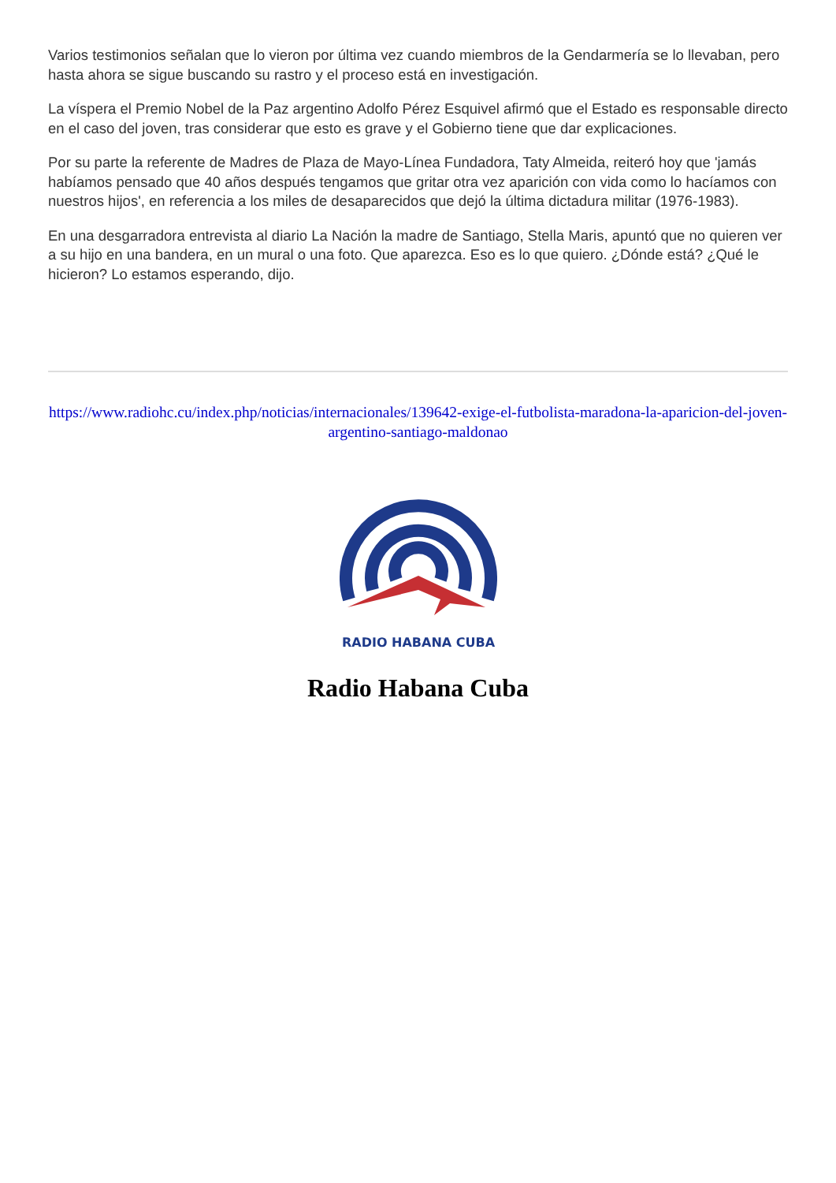Varios testimonios señalan que lo vieron por última vez cuando miembros de la Gendarmería se lo llevaban, pero hasta ahora se sigue buscando su rastro y el proceso está en investigación.
La víspera el Premio Nobel de la Paz argentino Adolfo Pérez Esquivel afirmó que el Estado es responsable directo en el caso del joven, tras considerar que esto es grave y el Gobierno tiene que dar explicaciones.
Por su parte la referente de Madres de Plaza de Mayo-Línea Fundadora, Taty Almeida, reiteró hoy que 'jamás habíamos pensado que 40 años después tengamos que gritar otra vez aparición con vida como lo hacíamos con nuestros hijos', en referencia a los miles de desaparecidos que dejó la última dictadura militar (1976-1983).
En una desgarradora entrevista al diario La Nación la madre de Santiago, Stella Maris, apuntó que no quieren ver a su hijo en una bandera, en un mural o una foto. Que aparezca. Eso es lo que quiero. ¿Dónde está? ¿Qué le hicieron? Lo estamos esperando, dijo.
https://www.radiohc.cu/index.php/noticias/internacionales/139642-exige-el-futbolista-maradona-la-aparicion-del-joven-argentino-santiago-maldonao
RADIO HABANA CUBA
Radio Habana Cuba